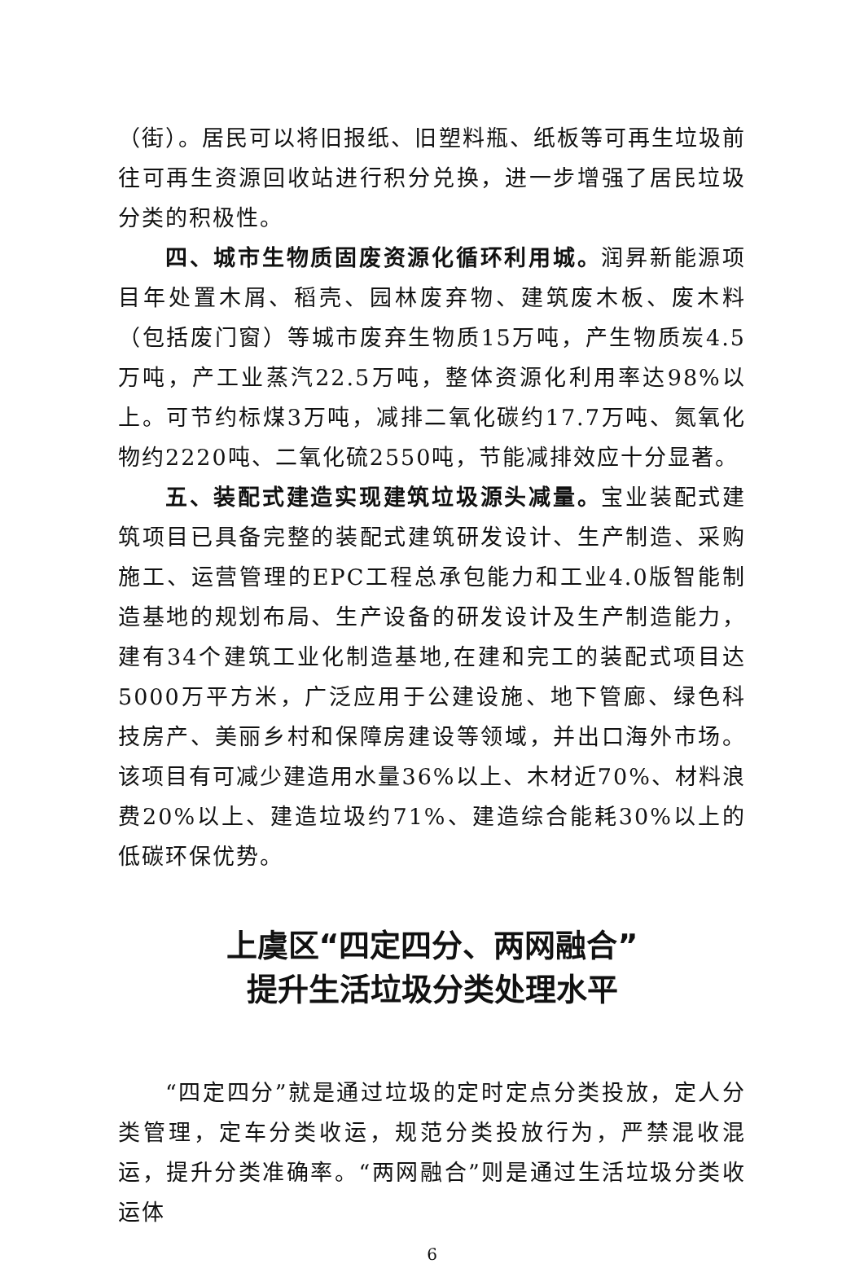（街）。居民可以将旧报纸、旧塑料瓶、纸板等可再生垃圾前往可再生资源回收站进行积分兑换，进一步增强了居民垃圾分类的积极性。
四、城市生物质固废资源化循环利用城。润昇新能源项目年处置木屑、稻壳、园林废弃物、建筑废木板、废木料（包括废门窗）等城市废弃生物质15万吨，产生物质炭4.5万吨，产工业蒸汽22.5万吨，整体资源化利用率达98%以上。可节约标煤3万吨，减排二氧化碳约17.7万吨、氮氧化物约2220吨、二氧化硫2550吨，节能减排效应十分显著。
五、装配式建造实现建筑垃圾源头减量。宝业装配式建筑项目已具备完整的装配式建筑研发设计、生产制造、采购施工、运营管理的EPC工程总承包能力和工业4.0版智能制造基地的规划布局、生产设备的研发设计及生产制造能力，建有34个建筑工业化制造基地,在建和完工的装配式项目达5000万平方米，广泛应用于公建设施、地下管廊、绿色科技房产、美丽乡村和保障房建设等领域，并出口海外市场。该项目有可减少建造用水量36%以上、木材近70%、材料浪费20%以上、建造垃圾约71%、建造综合能耗30%以上的低碳环保优势。
上虞区“四定四分、两网融合”
提升生活垃圾分类处理水平
“四定四分”就是通过垃圾的定时定点分类投放，定人分类管理，定车分类收运，规范分类投放行为，严禁混收混运，提升分类准确率。“两网融合”则是通过生活垃圾分类收运体
6